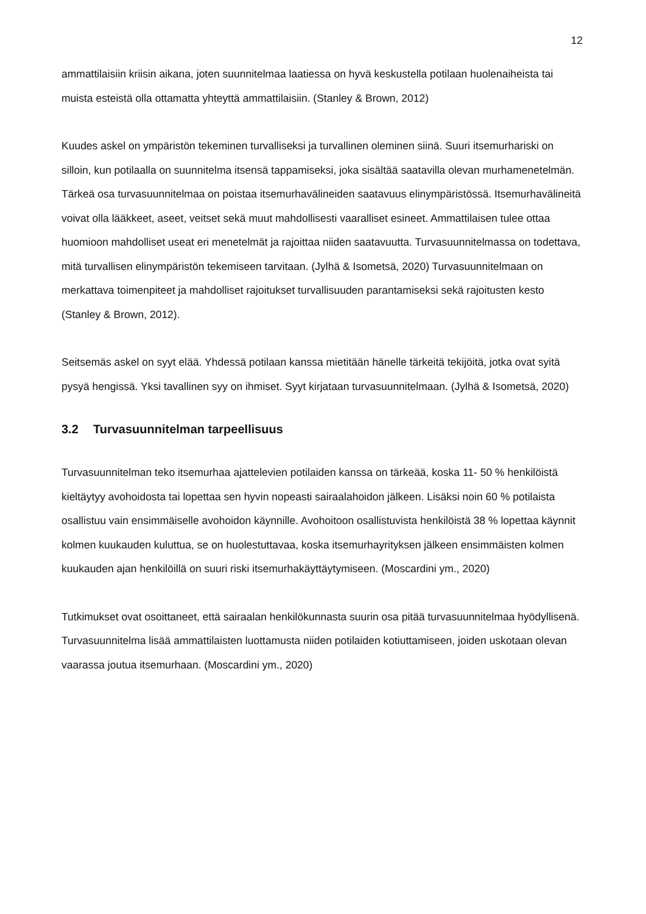12
ammattilaisiin kriisin aikana, joten suunnitelmaa laatiessa on hyvä keskustella potilaan huolenaiheista tai muista esteistä olla ottamatta yhteyttä ammattilaisiin. (Stanley & Brown, 2012)
Kuudes askel on ympäristön tekeminen turvalliseksi ja turvallinen oleminen siinä. Suuri itsemurhariski on silloin, kun potilaalla on suunnitelma itsensä tappamiseksi, joka sisältää saatavilla olevan murhamenetelmän. Tärkeä osa turvasuunnitelmaa on poistaa itsemurhavälineiden saatavuus elinympäristössä. Itsemurhavälineitä voivat olla lääkkeet, aseet, veitset sekä muut mahdollisesti vaaralliset esineet. Ammattilaisen tulee ottaa huomioon mahdolliset useat eri menetelmät ja rajoittaa niiden saatavuutta. Turvasuunnitelmassa on todettava, mitä turvallisen elinympäristön tekemiseen tarvitaan. (Jylhä & Isometsä, 2020) Turvasuunnitelmaan on merkattava toimenpiteet ja mahdolliset rajoitukset turvallisuuden parantamiseksi sekä rajoitusten kesto (Stanley & Brown, 2012).
Seitsemäs askel on syyt elää. Yhdessä potilaan kanssa mietitään hänelle tärkeitä tekijöitä, jotka ovat syitä pysyä hengissä. Yksi tavallinen syy on ihmiset. Syyt kirjataan turvasuunnitelmaan. (Jylhä & Isometsä, 2020)
3.2 Turvasuunnitelman tarpeellisuus
Turvasuunnitelman teko itsemurhaa ajattelevien potilaiden kanssa on tärkeää, koska 11- 50 % henkilöistä kieltäytyy avohoidosta tai lopettaa sen hyvin nopeasti sairaalahoidon jälkeen. Lisäksi noin 60 % potilaista osallistuu vain ensimmäiselle avohoidon käynnille. Avohoitoon osallistuvista henkilöistä 38 % lopettaa käynnit kolmen kuukauden kuluttua, se on huolestuttavaa, koska itsemurhayrityksen jälkeen ensimmäisten kolmen kuukauden ajan henkilöillä on suuri riski itsemurhakäyttäytymiseen. (Moscardini ym., 2020)
Tutkimukset ovat osoittaneet, että sairaalan henkilökunnasta suurin osa pitää turvasuunnitelmaa hyödyllisenä. Turvasuunnitelma lisää ammattilaisten luottamusta niiden potilaiden kotiuttamiseen, joiden uskotaan olevan vaarassa joutua itsemurhaan. (Moscardini ym., 2020)